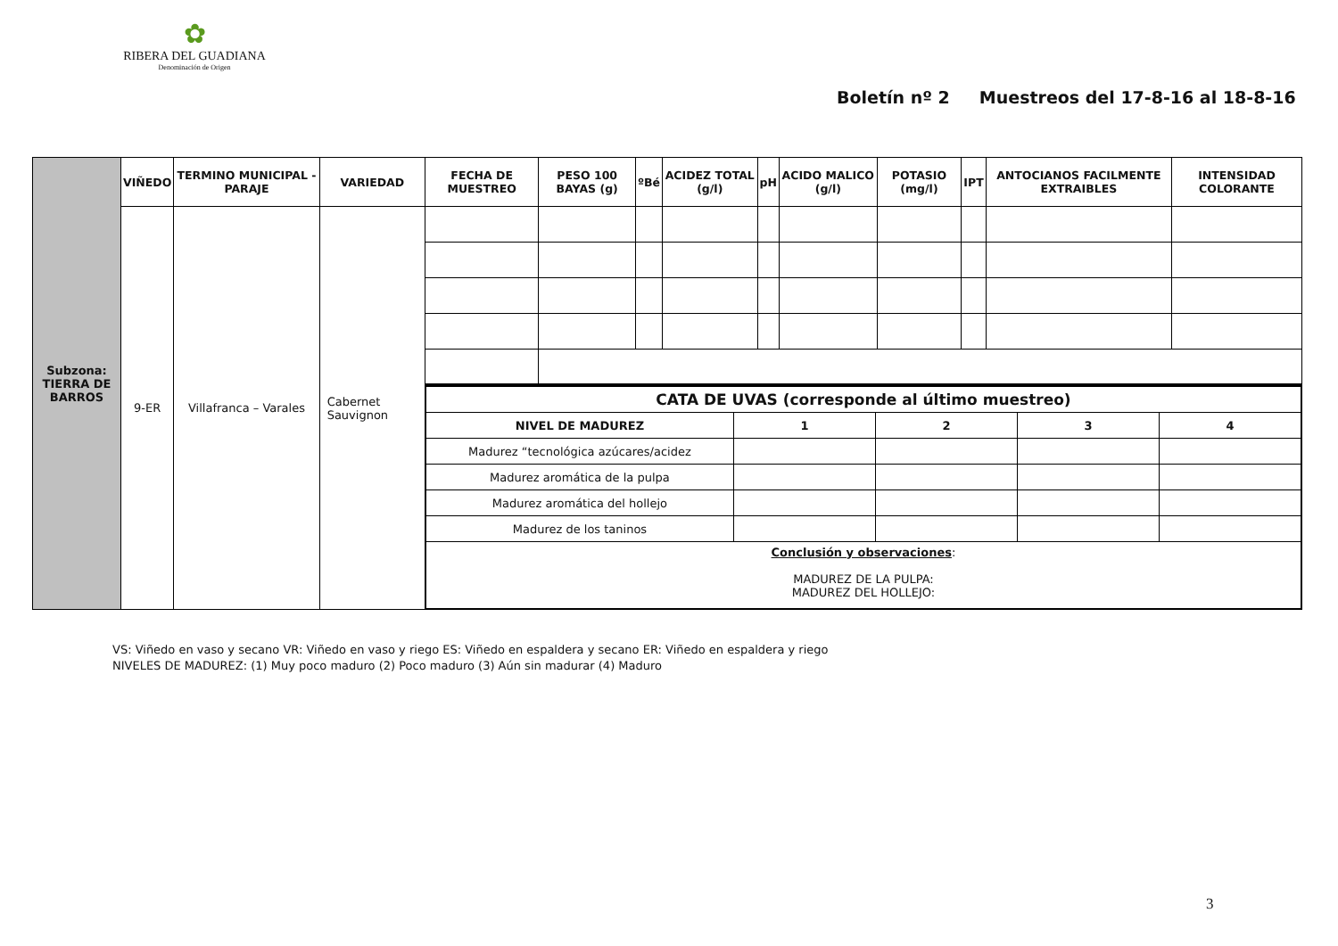✿
RIBERA DEL GUADIANA
Denominación de Origen
Boletín nº 2 Muestreos del 17-8-16 al 18-8-16
| Subzona: TIERRA DE BARROS | VIÑEDO | TERMINO MUNICIPAL - PARAJE | VARIEDAD | FECHA DE MUESTREO | PESO 100 BAYAS (g) | ºBé | ACIDEZ TOTAL (g/l) | pH | ACIDO MALICO (g/l) | POTASIO (mg/l) | IPT | ANTOCIANOS FACILMENTE EXTRAIBLES | INTENSIDAD COLORANTE |
| | 9-ER | Villafranca – Varales | Cabernet Sauvignon | | | | | | | | | | |
| | | | | / CATA DE UVAS (corresponde al último muestreo) / / / / / / NIVEL DE MADUREZ / 1 / 2 / 3 / 4 / / Madurez “tecnológica azúcares/acidez / / / / / / Madurez aromática de la pulpa / / / / / / Madurez aromática del hollejo / / / / / / Madurez de los taninos / / / / / / Conclusión y observaciones : MADUREZ DE LA PULPA: MADUREZ DEL HOLLEJO: / / / / / | | | | | | | | | |
VS: Viñedo en vaso y secano VR: Viñedo en vaso y riego ES: Viñedo en espaldera y secano ER: Viñedo en espaldera y riego
NIVELES DE MADUREZ: (1) Muy poco maduro (2) Poco maduro (3) Aún sin madurar (4) Maduro
3